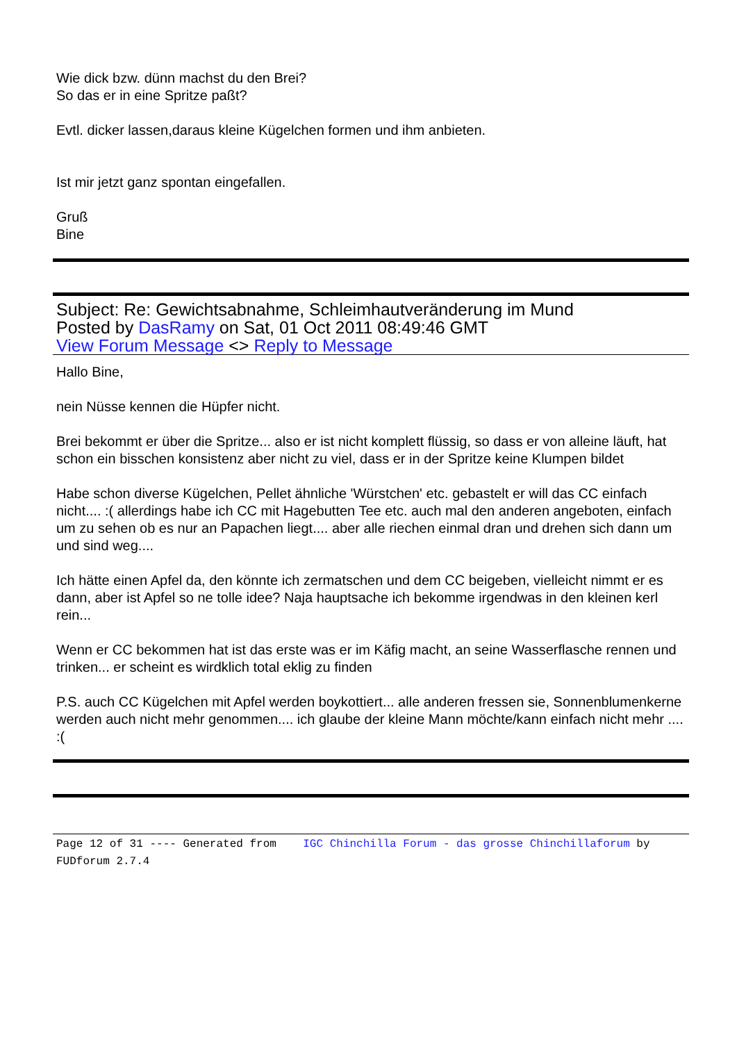Wie dick bzw. dünn machst du den Brei?
So das er in eine Spritze paßt?
Evtl. dicker lassen,daraus kleine Kügelchen formen und ihm anbieten.
Ist mir jetzt ganz spontan eingefallen.
Gruß
Bine
Subject: Re: Gewichtsabnahme, Schleimhautveränderung im Mund
Posted by DasRamy on Sat, 01 Oct 2011 08:49:46 GMT
View Forum Message <> Reply to Message
Hallo Bine,
nein Nüsse kennen die Hüpfer nicht.
Brei bekommt er über die Spritze... also er ist nicht komplett flüssig, so dass er von alleine läuft, hat schon ein bisschen konsistenz aber nicht zu viel, dass er in der Spritze keine Klumpen bildet
Habe schon diverse Kügelchen, Pellet ähnliche 'Würstchen' etc. gebastelt er will das CC einfach nicht.... :( allerdings habe ich CC mit Hagebutten Tee etc. auch mal den anderen angeboten, einfach um zu sehen ob es nur an Papachen liegt.... aber alle riechen einmal dran und drehen sich dann um und sind weg....
Ich hätte einen Apfel da, den könnte ich zermatschen und dem CC beigeben, vielleicht nimmt er es dann, aber ist Apfel so ne tolle idee? Naja hauptsache ich bekomme irgendwas in den kleinen kerl rein...
Wenn er CC bekommen hat ist das erste was er im Käfig macht, an seine Wasserflasche rennen und trinken... er scheint es wirdklich total eklig zu finden
P.S. auch CC Kügelchen mit Apfel werden boykottiert... alle anderen fressen sie, Sonnenblumenkerne werden auch nicht mehr genommen.... ich glaube der kleine Mann möchte/kann einfach nicht mehr .... :(
Page 12 of 31 ---- Generated from IGC Chinchilla Forum - das grosse Chinchillaforum by FUDforum 2.7.4